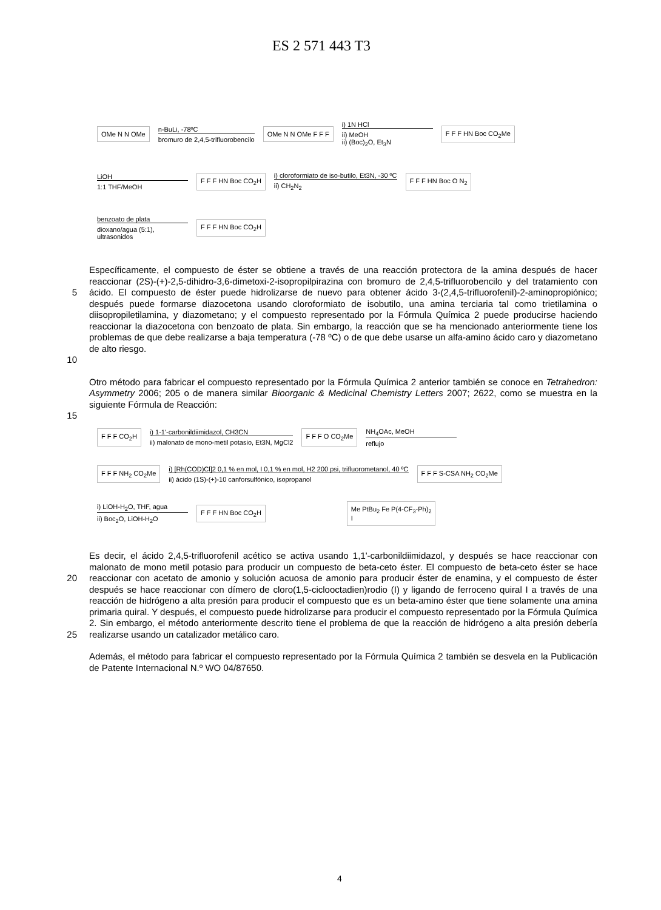ES 2 571 443 T3
OMe N N OMe
n-BuLi, -78ºC
bromuro de 2,4,5-trifluorobencilo
OMe N N OMe F F F
i) 1N HCl
ii) MeOH
ii) (Boc)<sub>2</sub>O, Et<sub>3</sub>N
F F F HN Boc CO<sub>2</sub>Me
LiOH
1:1 THF/MeOH
F F F HN Boc CO<sub>2</sub>H
i) cloroformiato de iso-butilo, Et3N, -30 ºC
ii) CH<sub>2</sub>N<sub>2</sub>
F F F HN Boc O N<sub>2</sub>
benzoato de plata
dioxano/agua (5:1),
ultrasonidos
F F F HN Boc CO<sub>2</sub>H
5
10
Específicamente, el compuesto de éster se obtiene a través de una reacción protectora de la amina después de hacer reaccionar (2S)-(+)-2,5-dihidro-3,6-dimetoxi-2-isopropilpirazina con bromuro de 2,4,5-trifluorobencilo y del tratamiento con ácido. El compuesto de éster puede hidrolizarse de nuevo para obtener ácido 3-(2,4,5-trifluorofenil)-2-aminopropiónico; después puede formarse diazocetona usando cloroformiato de isobutilo, una amina terciaria tal como trietilamina o diisopropiletilamina, y diazometano; y el compuesto representado por la Fórmula Química 2 puede producirse haciendo reaccionar la diazocetona con benzoato de plata. Sin embargo, la reacción que se ha mencionado anteriormente tiene los problemas de que debe realizarse a baja temperatura (-78 ºC) o de que debe usarse un alfa-amino ácido caro y diazometano de alto riesgo.
15 Otro método para fabricar el compuesto representado por la Fórmula Química 2 anterior también se conoce en Tetrahedron: Asymmetry 2006; 205 o de manera similar Bioorganic & Medicinal Chemistry Letters 2007; 2622, como se muestra en la siguiente Fórmula de Reacción:
F F F CO<sub>2</sub>H
i) 1-1'-carbonildiimidazol, CH3CN
ii) malonato de mono-metil potasio, Et3N, MgCl2
F F F O CO<sub>2</sub>Me
NH<sub>4</sub>OAc, MeOH
reflujo
F F F NH<sub>2</sub> CO<sub>2</sub>Me
i) [Rh(COD)Cl]2 0,1 % en mol, I 0,1 % en mol, H2 200 psi, trifluorometanol, 40 ºC
ii) ácido (1S)-(+)-10 canforsulfónico, isopropanol
F F F S-CSA NH<sub>2</sub> CO<sub>2</sub>Me
i) LiOH-H<sub>2</sub>O, THF, agua
ii) Boc<sub>2</sub>O, LiOH-H<sub>2</sub>O
F F F HN Boc CO<sub>2</sub>H
Me PtBu<sub>2</sub> Fe P(4-CF<sub>3</sub>-Ph)<sub>2</sub>
I
20
25
Es decir, el ácido 2,4,5-trifluorofenil acético se activa usando 1,1'-carbonildiimidazol, y después se hace reaccionar con malonato de mono metil potasio para producir un compuesto de beta-ceto éster. El compuesto de beta-ceto éster se hace reaccionar con acetato de amonio y solución acuosa de amonio para producir éster de enamina, y el compuesto de éster después se hace reaccionar con dímero de cloro(1,5-ciclooctadien)rodio (I) y ligando de ferroceno quiral I a través de una reacción de hidrógeno a alta presión para producir el compuesto que es un beta-amino éster que tiene solamente una amina primaria quiral. Y después, el compuesto puede hidrolizarse para producir el compuesto representado por la Fórmula Química 2. Sin embargo, el método anteriormente descrito tiene el problema de que la reacción de hidrógeno a alta presión debería realizarse usando un catalizador metálico caro.
Además, el método para fabricar el compuesto representado por la Fórmula Química 2 también se desvela en la Publicación de Patente Internacional N.º WO 04/87650.
4